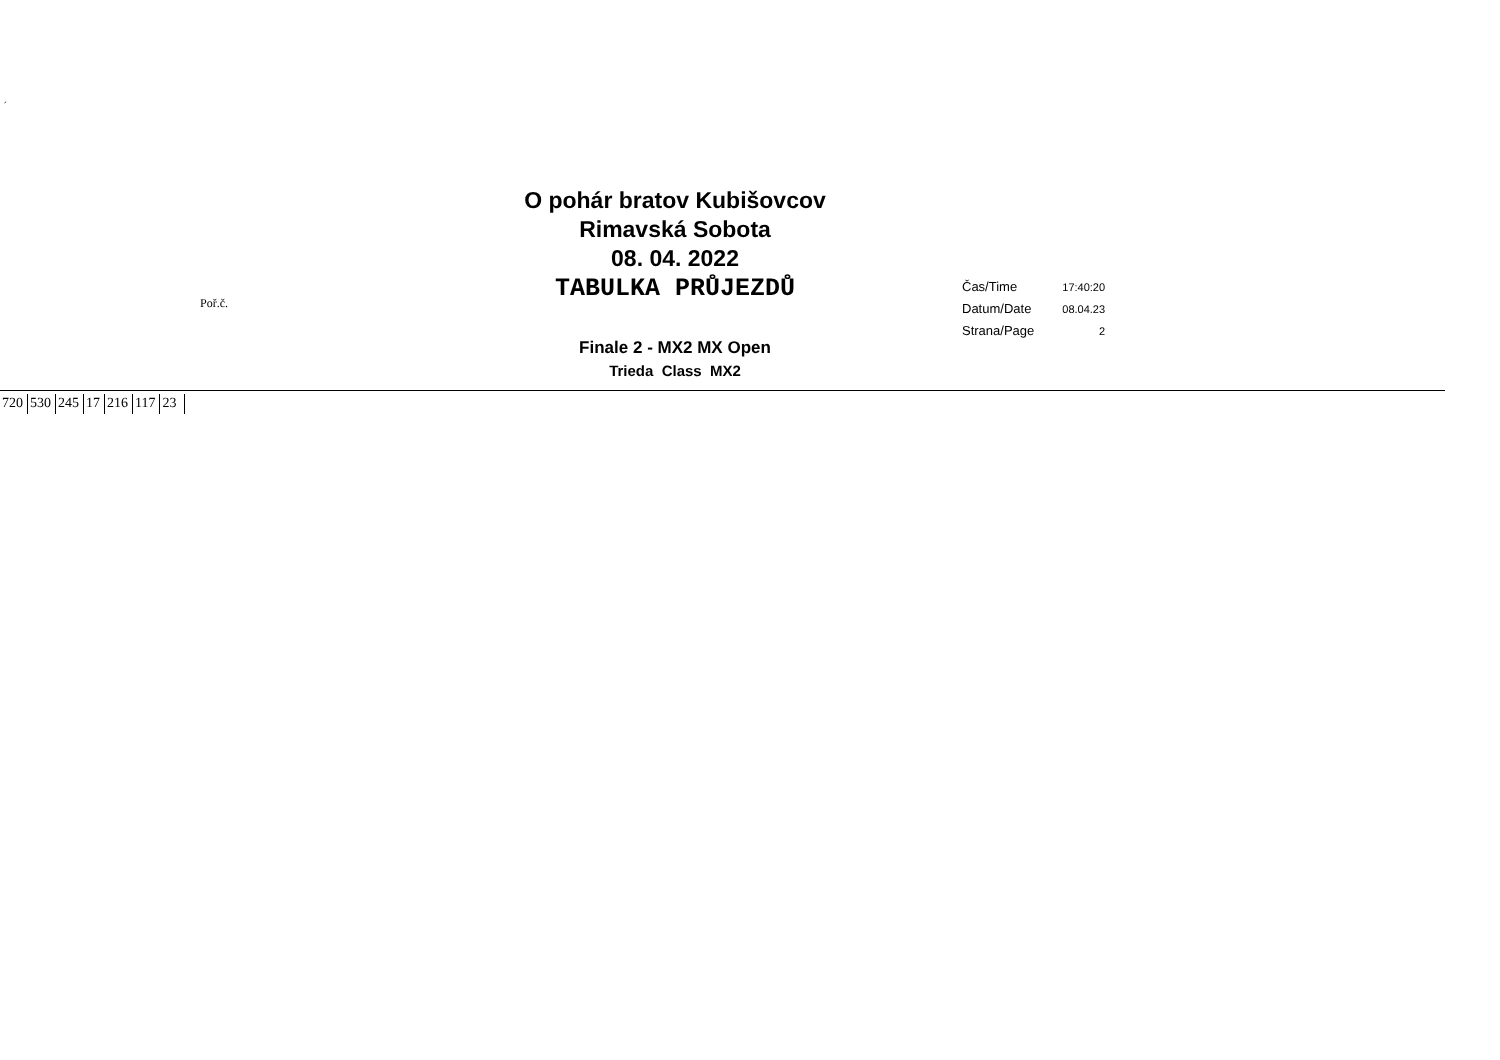´
O pohár bratov Kubišovcov
Rimavská Sobota
08. 04. 2022
TABULKA PRŮJEZDŮ
Poř.č.
| Čas/Time | 17:40:20 |
| Datum/Date | 08.04.23 |
| Strana/Page | 2 |
Finale 2 - MX2 MX Open
Trieda Class MX2
| 720 | 530 | 245 | 17 | 216 | 117 | 23 |